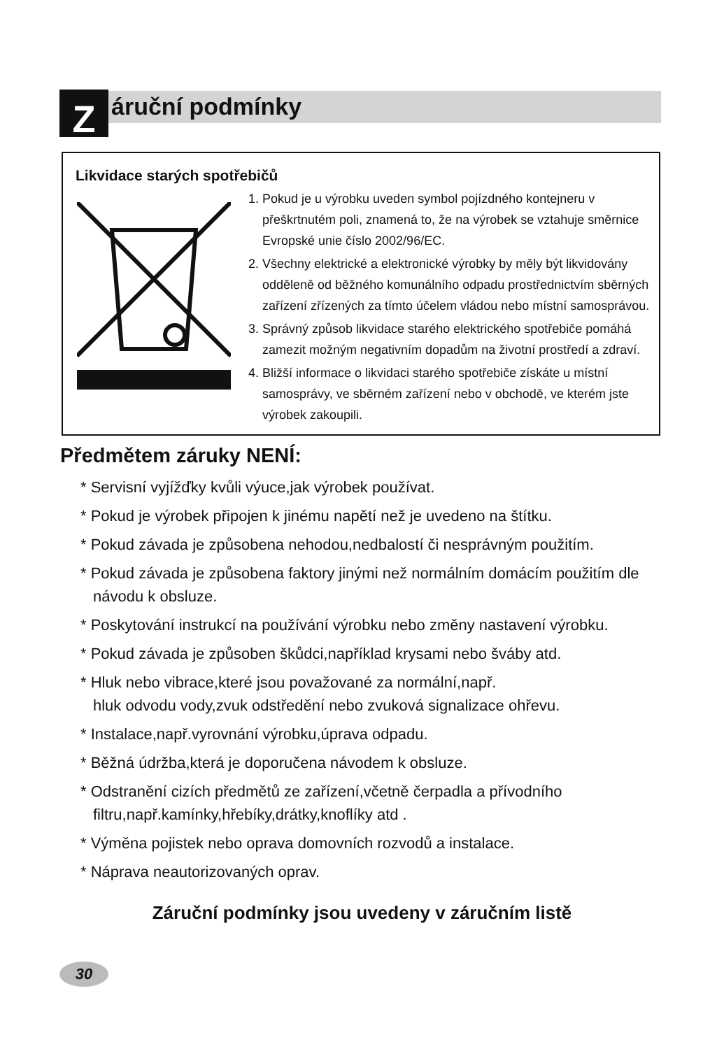Z áruční podmínky
Likvidace starých spotřebičů
1. Pokud je u výrobku uveden symbol pojízdného kontejneru v přeškrtnutém poli, znamená to, že na výrobek se vztahuje směrnice Evropské unie číslo 2002/96/EC.
2. Všechny elektrické a elektronické výrobky by měly být likvidovány odděleně od běžného komunálního odpadu prostřednictvím sběrných zařízení zřízených za tímto účelem vládou nebo místní samosprávou.
3. Správný způsob likvidace starého elektrického spotřebiče pomáhá zamezit možným negativním dopadům na životní prostředí a zdraví.
4. Bližší informace o likvidaci starého spotřebiče získáte u místní samosprávy, ve sběrném zařízení nebo v obchodě, ve kterém jste výrobek zakoupili.
Předmětem záruky NENÍ:
* Servisní vyjížďky kvůli výuce,jak výrobek používat.
* Pokud je výrobek připojen k jinému napětí než je uvedeno na štítku.
* Pokud závada je způsobena nehodou,nedbalostí či nesprávným použitím.
* Pokud závada je způsobena faktory jinými než normálním domácím použitím dle návodu k obsluze.
* Poskytování instrukcí na používání výrobku nebo změny nastavení výrobku.
* Pokud závada je způsoben škůdci,například krysami nebo šváby atd.
* Hluk nebo vibrace,které jsou považované za normální,např.
hluk odvodu vody,zvuk odstředění nebo zvuková signalizace ohřevu.
* Instalace,např.vyrovnání výrobku,úprava odpadu.
* Běžná údržba,která je doporučena návodem k obsluze.
* Odstranění cizích předmětů ze zařízení,včetně čerpadla a přívodního filtru,např.kamínky,hřebíky,drátky,knoflíky atd .
* Výměna pojistek nebo oprava domovních rozvodů a instalace.
* Náprava neautorizovaných oprav.
Záruční podmínky jsou uvedeny v záručním listě
30